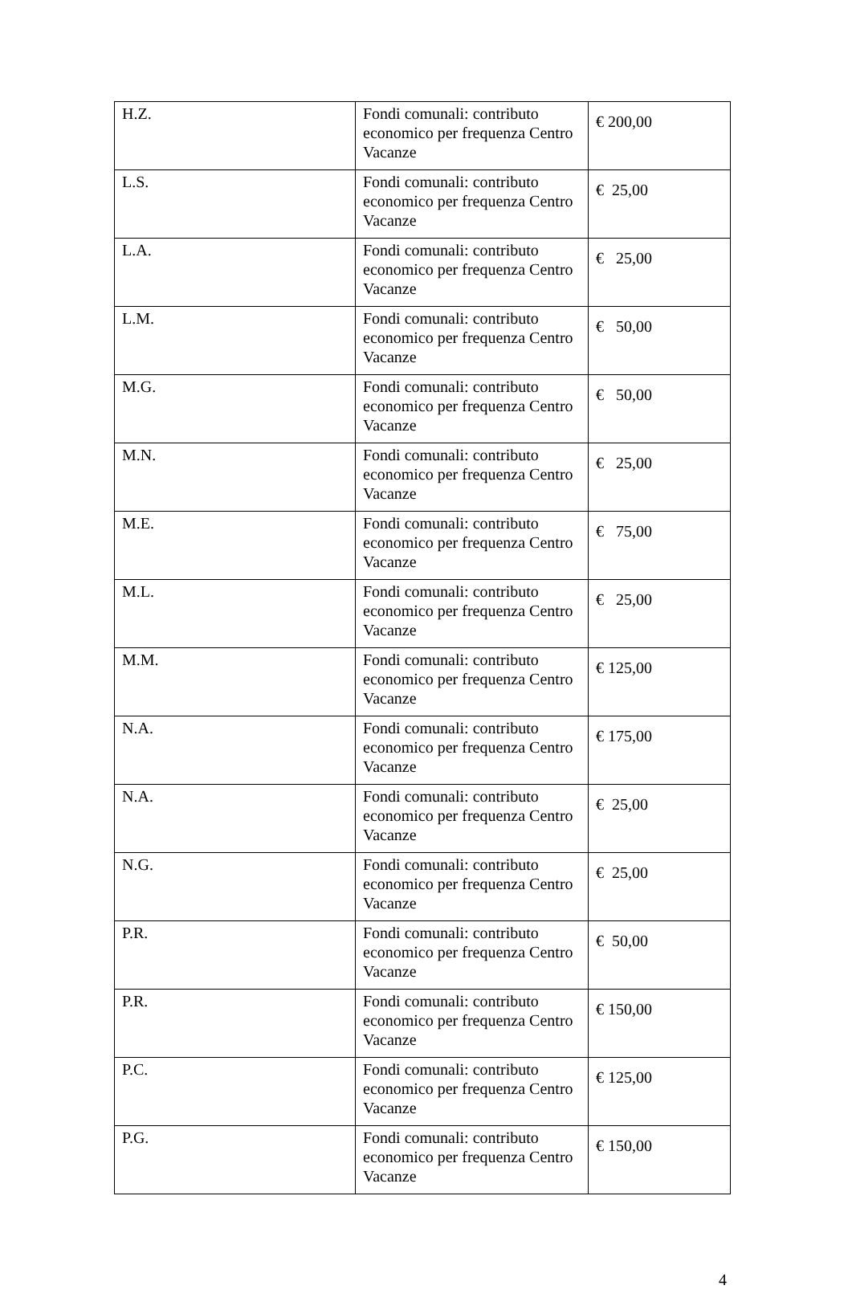| H.Z. | Fondi comunali: contributo economico per frequenza Centro Vacanze | € 200,00 |
| L.S. | Fondi comunali: contributo economico per frequenza Centro Vacanze | € 25,00 |
| L.A. | Fondi comunali: contributo economico per frequenza Centro Vacanze | € 25,00 |
| L.M. | Fondi comunali: contributo economico per frequenza Centro Vacanze | € 50,00 |
| M.G. | Fondi comunali: contributo economico per frequenza Centro Vacanze | € 50,00 |
| M.N. | Fondi comunali: contributo economico per frequenza Centro Vacanze | € 25,00 |
| M.E. | Fondi comunali: contributo economico per frequenza Centro Vacanze | € 75,00 |
| M.L. | Fondi comunali: contributo economico per frequenza Centro Vacanze | € 25,00 |
| M.M. | Fondi comunali: contributo economico per frequenza Centro Vacanze | € 125,00 |
| N.A. | Fondi comunali: contributo economico per frequenza Centro Vacanze | € 175,00 |
| N.A. | Fondi comunali: contributo economico per frequenza Centro Vacanze | € 25,00 |
| N.G. | Fondi comunali: contributo economico per frequenza Centro Vacanze | € 25,00 |
| P.R. | Fondi comunali: contributo economico per frequenza Centro Vacanze | € 50,00 |
| P.R. | Fondi comunali: contributo economico per frequenza Centro Vacanze | € 150,00 |
| P.C. | Fondi comunali: contributo economico per frequenza Centro Vacanze | € 125,00 |
| P.G. | Fondi comunali: contributo economico per frequenza Centro Vacanze | € 150,00 |
4